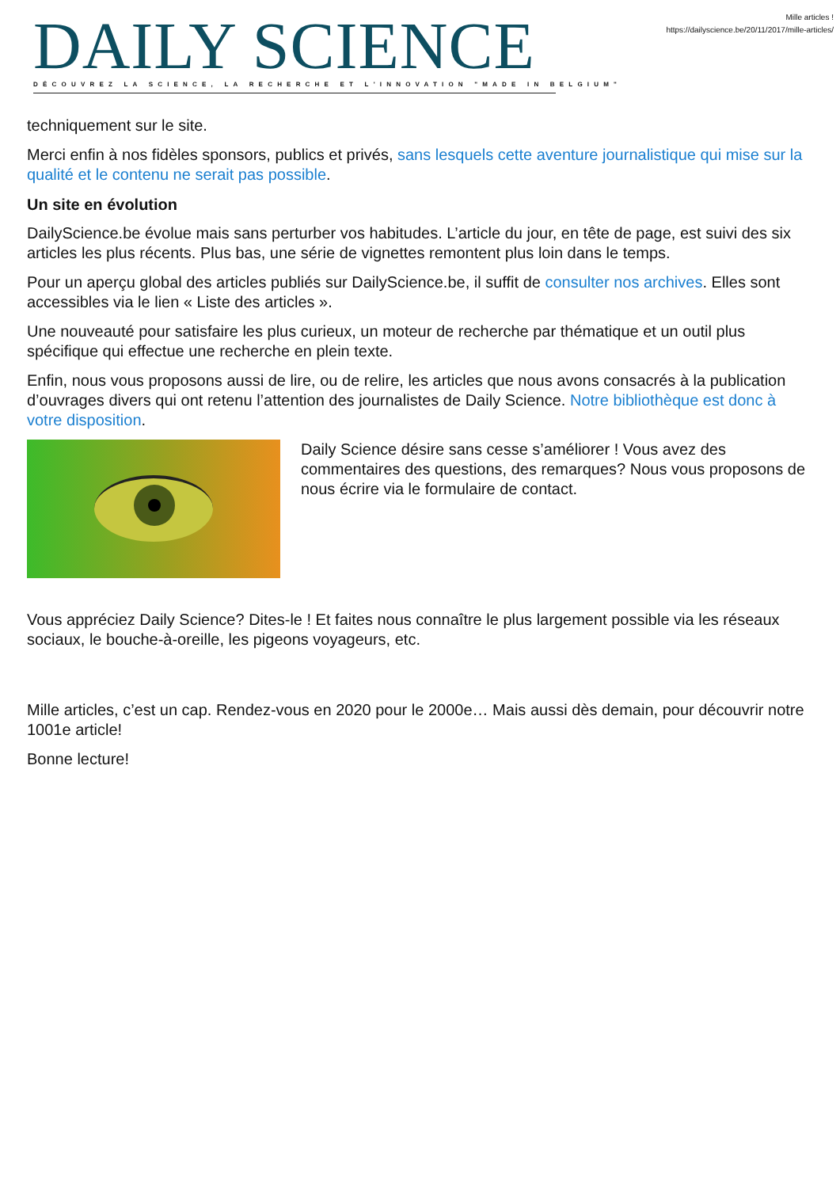DAILY SCIENCE
DÉCOUVREZ LA SCIENCE, LA RECHERCHE ET L'INNOVATION "MADE IN BELGIUM"
Mille articles !
https://dailyscience.be/20/11/2017/mille-articles/
techniquement sur le site.
Merci enfin à nos fidèles sponsors, publics et privés, sans lesquels cette aventure journalistique qui mise sur la qualité et le contenu ne serait pas possible.
Un site en évolution
DailyScience.be évolue mais sans perturber vos habitudes. L’article du jour, en tête de page, est suivi des six articles les plus récents. Plus bas, une série de vignettes remontent plus loin dans le temps.
Pour un aperçu global des articles publiés sur DailyScience.be, il suffit de consulter nos archives. Elles sont accessibles via le lien « Liste des articles ».
Une nouveauté pour satisfaire les plus curieux, un moteur de recherche par thématique et un outil plus spécifique qui effectue une recherche en plein texte.
Enfin, nous vous proposons aussi de lire, ou de relire, les articles que nous avons consacrés à la publication d’ouvrages divers qui ont retenu l’attention des journalistes de Daily Science. Notre bibliothèque est donc à votre disposition.
Daily Science désire sans cesse s’améliorer ! Vous avez des commentaires des questions, des remarques? Nous vous proposons de nous écrire via le formulaire de contact.
Vous appréciez Daily Science? Dites-le ! Et faites nous connaître le plus largement possible via les réseaux sociaux, le bouche-à-oreille, les pigeons voyageurs, etc.
Mille articles, c’est un cap. Rendez-vous en 2020 pour le 2000e… Mais aussi dès demain, pour découvrir notre 1001e article!
Bonne lecture!